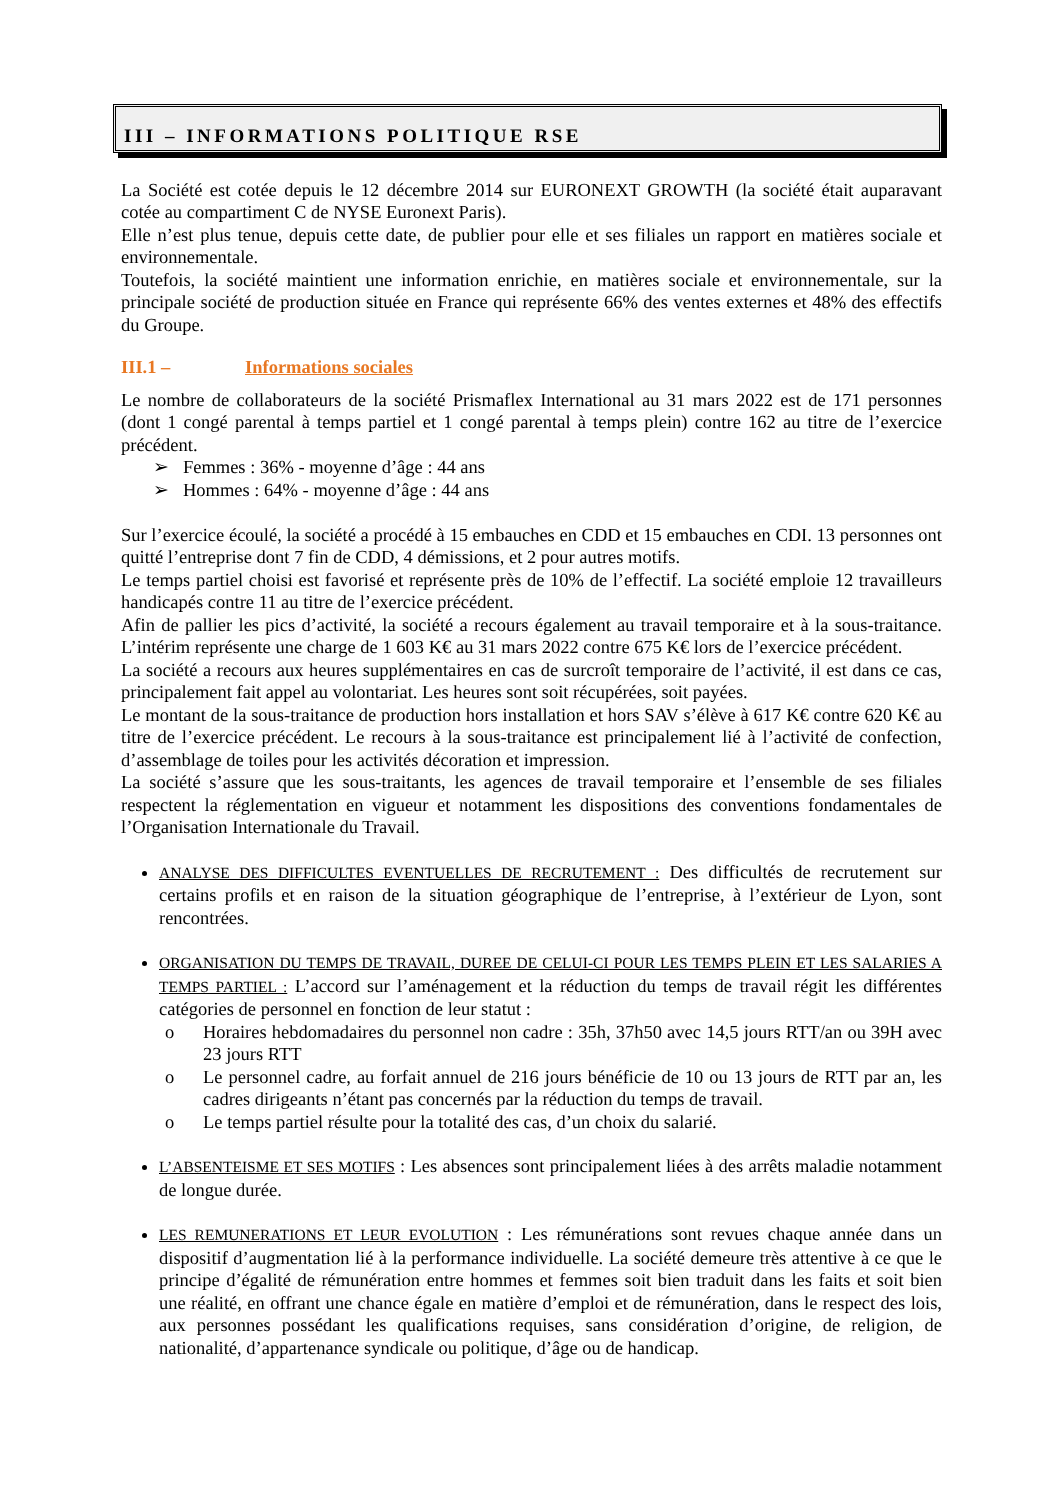III – INFORMATIONS POLITIQUE RSE
La Société est cotée depuis le 12 décembre 2014 sur EURONEXT GROWTH (la société était auparavant cotée au compartiment C de NYSE Euronext Paris).
Elle n’est plus tenue, depuis cette date, de publier pour elle et ses filiales un rapport en matières sociale et environnementale.
Toutefois, la société maintient une information enrichie, en matières sociale et environnementale, sur la principale société de production située en France qui représente 66% des ventes externes et 48% des effectifs du Groupe.
III.1 – Informations sociales
Le nombre de collaborateurs de la société Prismaflex International au 31 mars 2022 est de 171 personnes (dont 1 congé parental à temps partiel et 1 congé parental à temps plein) contre 162 au titre de l’exercice précédent.
➢ Femmes : 36% - moyenne d’âge : 44 ans
➢ Hommes : 64% - moyenne d’âge : 44 ans
Sur l’exercice écoulé, la société a procédé à 15 embauches en CDD et 15 embauches en CDI. 13 personnes ont quitté l’entreprise dont 7 fin de CDD, 4 démissions, et 2 pour autres motifs.
Le temps partiel choisi est favorisé et représente près de 10% de l’effectif. La société emploie 12 travailleurs handicapés contre 11 au titre de l’exercice précédent.
Afin de pallier les pics d’activité, la société a recours également au travail temporaire et à la sous-traitance. L’intérim représente une charge de 1 603 K€ au 31 mars 2022 contre 675 K€ lors de l’exercice précédent.
La société a recours aux heures supplémentaires en cas de surcroît temporaire de l’activité, il est dans ce cas, principalement fait appel au volontariat. Les heures sont soit récupérées, soit payées.
Le montant de la sous-traitance de production hors installation et hors SAV s’élève à 617 K€ contre 620 K€ au titre de l’exercice précédent. Le recours à la sous-traitance est principalement lié à l’activité de confection, d’assemblage de toiles pour les activités décoration et impression.
La société s’assure que les sous-traitants, les agences de travail temporaire et l’ensemble de ses filiales respectent la réglementation en vigueur et notamment les dispositions des conventions fondamentales de l’Organisation Internationale du Travail.
ANALYSE DES DIFFICULTES EVENTUELLES DE RECRUTEMENT : Des difficultés de recrutement sur certains profils et en raison de la situation géographique de l’entreprise, à l’extérieur de Lyon, sont rencontrées.
ORGANISATION DU TEMPS DE TRAVAIL, DUREE DE CELUI-CI POUR LES TEMPS PLEIN ET LES SALARIES A TEMPS PARTIEL : L’accord sur l’aménagement et la réduction du temps de travail régit les différentes catégories de personnel en fonction de leur statut :
o Horaires hebdomadaires du personnel non cadre : 35h, 37h50 avec 14,5 jours RTT/an ou 39H avec 23 jours RTT
o Le personnel cadre, au forfait annuel de 216 jours bénéficie de 10 ou 13 jours de RTT par an, les cadres dirigeants n’étant pas concernés par la réduction du temps de travail.
o Le temps partiel résulte pour la totalité des cas, d’un choix du salarié.
L’ABSENTEISME ET SES MOTIFS : Les absences sont principalement liées à des arrêts maladie notamment de longue durée.
LES REMUNERATIONS ET LEUR EVOLUTION : Les rémunérations sont revues chaque année dans un dispositif d’augmentation lié à la performance individuelle. La société demeure très attentive à ce que le principe d’égalité de rémunération entre hommes et femmes soit bien traduit dans les faits et soit bien une réalité, en offrant une chance égale en matière d’emploi et de rémunération, dans le respect des lois, aux personnes possédant les qualifications requises, sans considération d’origine, de religion, de nationalité, d’appartenance syndicale ou politique, d’âge ou de handicap.